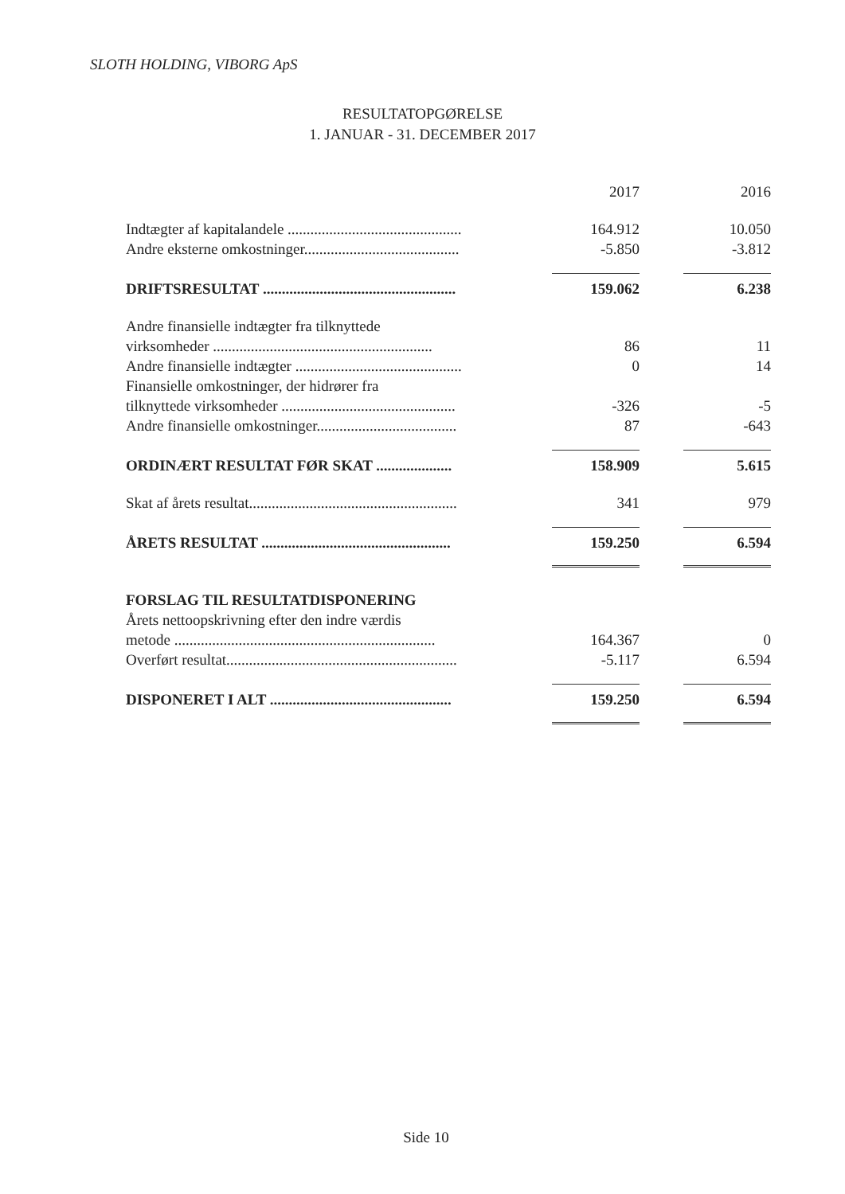SLOTH HOLDING, VIBORG ApS
RESULTATOPGØRELSE
1. JANUAR - 31. DECEMBER 2017
| | 2017 | 2016 |
| --- | --- | --- |
| Indtægter af kapitalandele .............................................. | 164.912 | 10.050 |
| Andre eksterne omkostninger......................................... | -5.850 | -3.812 |
| DRIFTSRESULTAT ................................................... | 159.062 | 6.238 |
| Andre finansielle indtægter fra tilknyttede virksomheder .......................................................... | 86 | 11 |
| Andre finansielle indtægter ............................................ | 0 | 14 |
| Finansielle omkostninger, der hidrører fra tilknyttede virksomheder .............................................. | -326 | -5 |
| Andre finansielle omkostninger..................................... | 87 | -643 |
| ORDINÆRT RESULTAT FØR SKAT .................... | 158.909 | 5.615 |
| Skat af årets resultat....................................................... | 341 | 979 |
| ÅRETS RESULTAT .................................................. | 159.250 | 6.594 |
| FORSLAG TIL RESULTATDISPONERING | | |
| Årets nettoopskrivning efter den indre værdis metode ..................................................................... | 164.367 | 0 |
| Overført resultat............................................................. | -5.117 | 6.594 |
| DISPONERET I ALT ................................................ | 159.250 | 6.594 |
Side 10